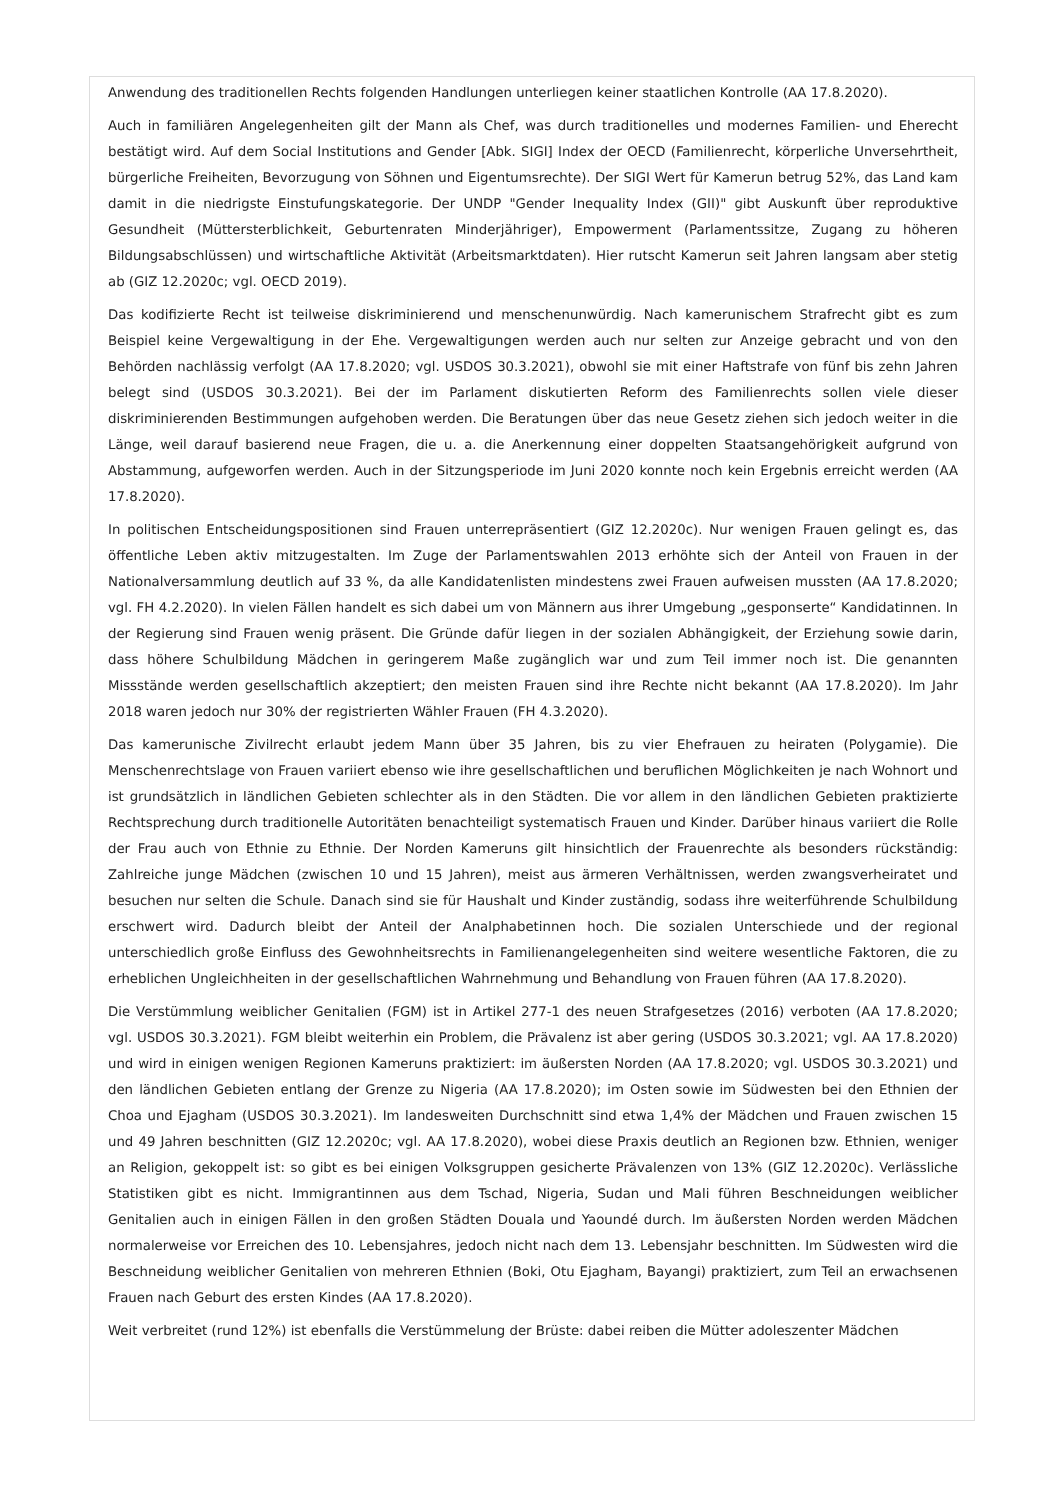Anwendung des traditionellen Rechts folgenden Handlungen unterliegen keiner staatlichen Kontrolle (AA 17.8.2020).
Auch in familiären Angelegenheiten gilt der Mann als Chef, was durch traditionelles und modernes Familien- und Eherecht bestätigt wird. Auf dem Social Institutions and Gender [Abk. SIGI] Index der OECD (Familienrecht, körperliche Unversehrtheit, bürgerliche Freiheiten, Bevorzugung von Söhnen und Eigentumsrechte). Der SIGI Wert für Kamerun betrug 52%, das Land kam damit in die niedrigste Einstufungskategorie. Der UNDP "Gender Inequality Index (GII)" gibt Auskunft über reproduktive Gesundheit (Müttersterblichkeit, Geburtenraten Minderjähriger), Empowerment (Parlamentssitze, Zugang zu höheren Bildungsabschlüssen) und wirtschaftliche Aktivität (Arbeitsmarktdaten). Hier rutscht Kamerun seit Jahren langsam aber stetig ab (GIZ 12.2020c; vgl. OECD 2019).
Das kodifizierte Recht ist teilweise diskriminierend und menschenunwürdig. Nach kamerunischem Strafrecht gibt es zum Beispiel keine Vergewaltigung in der Ehe. Vergewaltigungen werden auch nur selten zur Anzeige gebracht und von den Behörden nachlässig verfolgt (AA 17.8.2020; vgl. USDOS 30.3.2021), obwohl sie mit einer Haftstrafe von fünf bis zehn Jahren belegt sind (USDOS 30.3.2021). Bei der im Parlament diskutierten Reform des Familienrechts sollen viele dieser diskriminierenden Bestimmungen aufgehoben werden. Die Beratungen über das neue Gesetz ziehen sich jedoch weiter in die Länge, weil darauf basierend neue Fragen, die u. a. die Anerkennung einer doppelten Staatsangehörigkeit aufgrund von Abstammung, aufgeworfen werden. Auch in der Sitzungsperiode im Juni 2020 konnte noch kein Ergebnis erreicht werden (AA 17.8.2020).
In politischen Entscheidungspositionen sind Frauen unterrepräsentiert (GIZ 12.2020c). Nur wenigen Frauen gelingt es, das öffentliche Leben aktiv mitzugestalten. Im Zuge der Parlamentswahlen 2013 erhöhte sich der Anteil von Frauen in der Nationalversammlung deutlich auf 33 %, da alle Kandidatenlisten mindestens zwei Frauen aufweisen mussten (AA 17.8.2020; vgl. FH 4.2.2020). In vielen Fällen handelt es sich dabei um von Männern aus ihrer Umgebung „gesponserte“ Kandidatinnen. In der Regierung sind Frauen wenig präsent. Die Gründe dafür liegen in der sozialen Abhängigkeit, der Erziehung sowie darin, dass höhere Schulbildung Mädchen in geringerem Maße zugänglich war und zum Teil immer noch ist. Die genannten Missstände werden gesellschaftlich akzeptiert; den meisten Frauen sind ihre Rechte nicht bekannt (AA 17.8.2020). Im Jahr 2018 waren jedoch nur 30% der registrierten Wähler Frauen (FH 4.3.2020).
Das kamerunische Zivilrecht erlaubt jedem Mann über 35 Jahren, bis zu vier Ehefrauen zu heiraten (Polygamie). Die Menschenrechtslage von Frauen variiert ebenso wie ihre gesellschaftlichen und beruflichen Möglichkeiten je nach Wohnort und ist grundsätzlich in ländlichen Gebieten schlechter als in den Städten. Die vor allem in den ländlichen Gebieten praktizierte Rechtsprechung durch traditionelle Autoritäten benachteiligt systematisch Frauen und Kinder. Darüber hinaus variiert die Rolle der Frau auch von Ethnie zu Ethnie. Der Norden Kameruns gilt hinsichtlich der Frauenrechte als besonders rückständig: Zahlreiche junge Mädchen (zwischen 10 und 15 Jahren), meist aus ärmeren Verhältnissen, werden zwangsverheiratet und besuchen nur selten die Schule. Danach sind sie für Haushalt und Kinder zuständig, sodass ihre weiterführende Schulbildung erschwert wird. Dadurch bleibt der Anteil der Analphabetinnen hoch. Die sozialen Unterschiede und der regional unterschiedlich große Einfluss des Gewohnheitsrechts in Familienangelegenheiten sind weitere wesentliche Faktoren, die zu erheblichen Ungleichheiten in der gesellschaftlichen Wahrnehmung und Behandlung von Frauen führen (AA 17.8.2020).
Die Verstümmlung weiblicher Genitalien (FGM) ist in Artikel 277-1 des neuen Strafgesetzes (2016) verboten (AA 17.8.2020; vgl. USDOS 30.3.2021). FGM bleibt weiterhin ein Problem, die Prävalenz ist aber gering (USDOS 30.3.2021; vgl. AA 17.8.2020) und wird in einigen wenigen Regionen Kameruns praktiziert: im äußersten Norden (AA 17.8.2020; vgl. USDOS 30.3.2021) und den ländlichen Gebieten entlang der Grenze zu Nigeria (AA 17.8.2020); im Osten sowie im Südwesten bei den Ethnien der Choa und Ejagham (USDOS 30.3.2021). Im landesweiten Durchschnitt sind etwa 1,4% der Mädchen und Frauen zwischen 15 und 49 Jahren beschnitten (GIZ 12.2020c; vgl. AA 17.8.2020), wobei diese Praxis deutlich an Regionen bzw. Ethnien, weniger an Religion, gekoppelt ist: so gibt es bei einigen Volksgruppen gesicherte Prävalenzen von 13% (GIZ 12.2020c). Verlässliche Statistiken gibt es nicht. Immigrantinnen aus dem Tschad, Nigeria, Sudan und Mali führen Beschneidungen weiblicher Genitalien auch in einigen Fällen in den großen Städten Douala und Yaoundé durch. Im äußersten Norden werden Mädchen normalerweise vor Erreichen des 10. Lebensjahres, jedoch nicht nach dem 13. Lebensjahr beschnitten. Im Südwesten wird die Beschneidung weiblicher Genitalien von mehreren Ethnien (Boki, Otu Ejagham, Bayangi) praktiziert, zum Teil an erwachsenen Frauen nach Geburt des ersten Kindes (AA 17.8.2020).
Weit verbreitet (rund 12%) ist ebenfalls die Verstümmelung der Brüste: dabei reiben die Mütter adoleszenter Mädchen